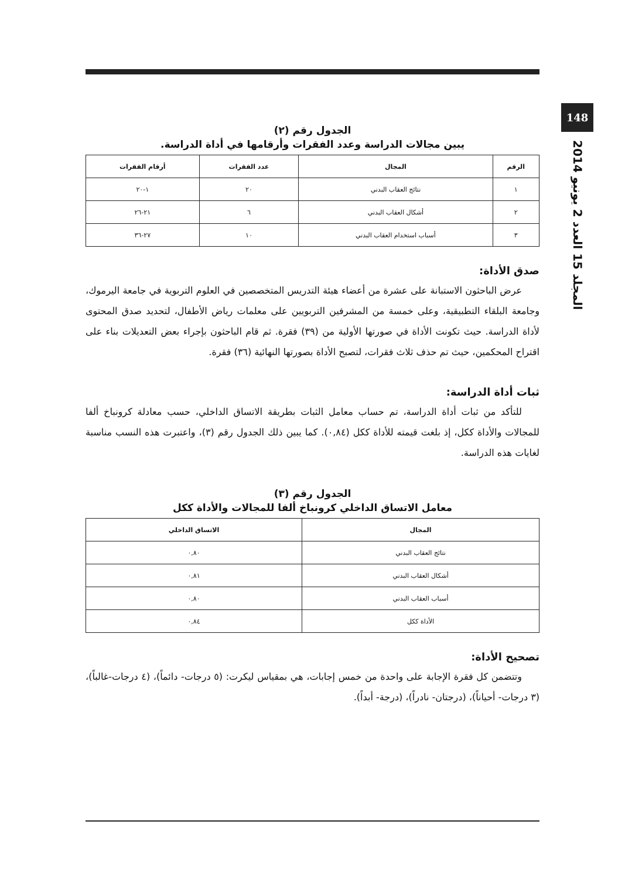148
المجلد 15 العدد 2 يونيو 2014
الجدول رقم (٢)
يبين مجالات الدراسة وعدد الفقرات وأرقامها في أداة الدراسة.
| الرقم | المجال | عدد الفقرات | أرقام الفقرات |
| --- | --- | --- | --- |
| ١ | نتائج العقاب البدني | ٢٠ | ١-٢٠ |
| ٢ | أشكال العقاب البدني | ٦ | ٢١-٢٦ |
| ٣ | أسباب استخدام العقاب البدني | ١٠ | ٢٧-٣٦ |
صدق الأداة:
عرض الباحثون الاستبانة على عشرة من أعضاء هيئة التدريس المتخصصين في العلوم التربوية في جامعة اليرموك، وجامعة البلقاء التطبيقية، وعلى خمسة من المشرفين التربويين على معلمات رياض الأطفال، لتحديد صدق المحتوى لأداة الدراسة. حيث تكونت الأداة في صورتها الأولية من (٣٩) فقرة. ثم قام الباحثون بإجراء بعض التعديلات بناء على اقتراح المحكمين، حيث تم حذف ثلاث فقرات، لتصبح الأداة بصورتها النهائية (٣٦) فقرة.
ثبات أداة الدراسة:
للتأكد من ثبات أداة الدراسة، تم حساب معامل الثبات بطريقة الاتساق الداخلي، حسب معادلة كرونباخ ألفا للمجالات والأداة ككل، إذ بلغت قيمته للأداة ككل (٠,٨٤). كما يبين ذلك الجدول رقم (٣)، واعتبرت هذه النسب مناسبة لغايات هذه الدراسة.
الجدول رقم (٣)
معامل الاتساق الداخلي كرونباخ ألفا للمجالات والأداة ككل
| المجال | الاتساق الداخلي |
| --- | --- |
| نتائج العقاب البدني | ٠,٨٠ |
| أشكال العقاب البدني | ٠,٨١ |
| أسباب العقاب البدني | ٠,٨٠ |
| الأداة ككل | ٠,٨٤ |
تصحيح الأداة:
وتتضمن كل فقرة الإجابة على واحدة من خمس إجابات، هي بمقياس ليكرت: (٥ درجات- دائماً)، (٤ درجات-غالباً)، (٣ درجات- أحياناً)، (درجتان- نادراً)، (درجة- أبداً).